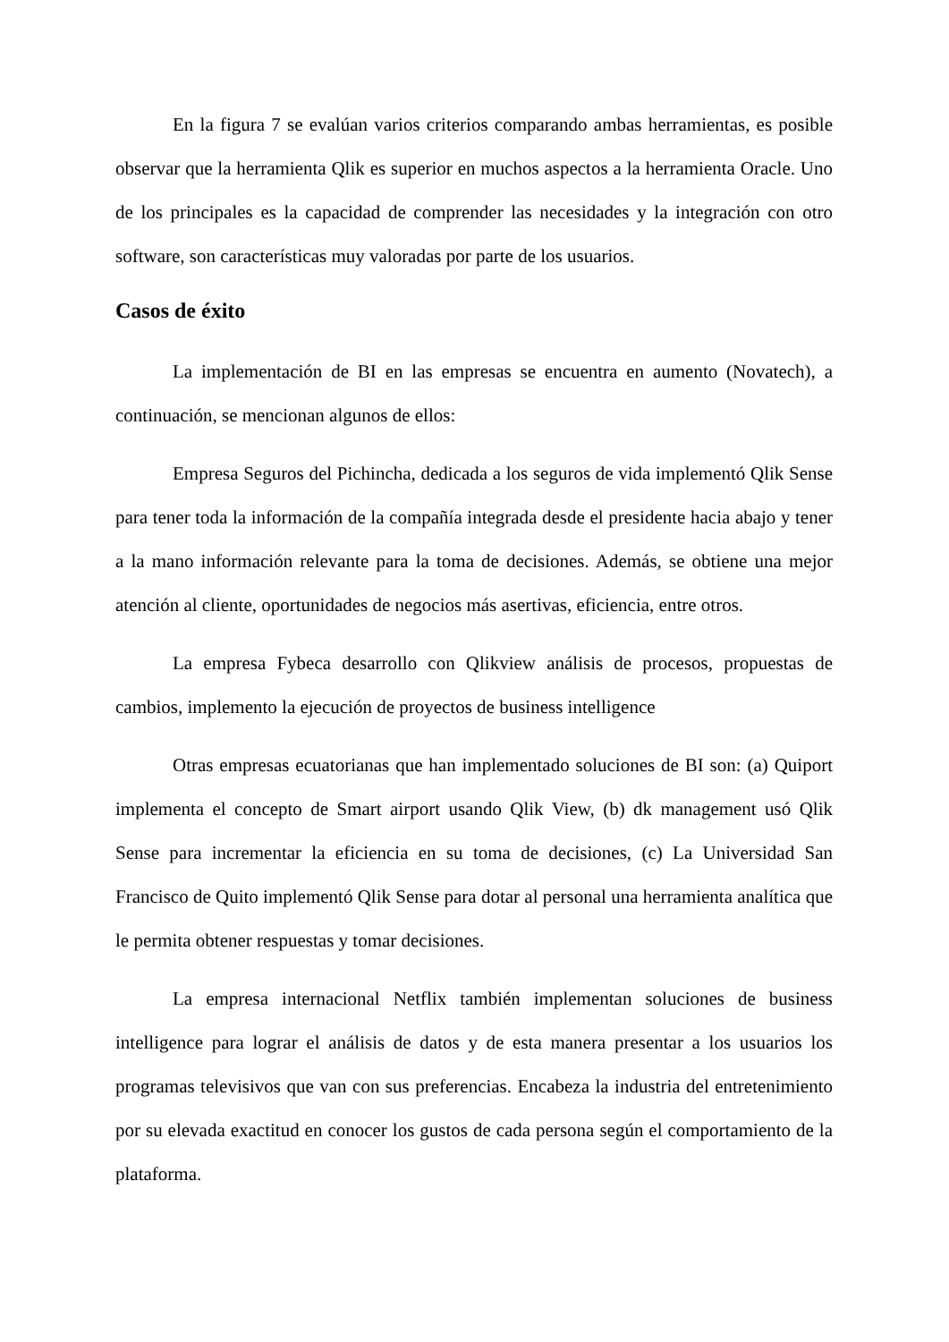En la figura 7 se evalúan varios criterios comparando ambas herramientas, es posible observar que la herramienta Qlik es superior en muchos aspectos a la herramienta Oracle. Uno de los principales es la capacidad de comprender las necesidades y la integración con otro software, son características muy valoradas por parte de los usuarios.
Casos de éxito
La implementación de BI en las empresas se encuentra en aumento (Novatech), a continuación, se mencionan algunos de ellos:
Empresa Seguros del Pichincha, dedicada a los seguros de vida implementó Qlik Sense para tener toda la información de la compañía integrada desde el presidente hacia abajo y tener a la mano información relevante para la toma de decisiones. Además, se obtiene una mejor atención al cliente, oportunidades de negocios más asertivas, eficiencia, entre otros.
La empresa Fybeca desarrollo con Qlikview análisis de procesos, propuestas de cambios, implemento la ejecución de proyectos de business intelligence
Otras empresas ecuatorianas que han implementado soluciones de BI son: (a) Quiport implementa el concepto de Smart airport usando Qlik View, (b) dk management usó Qlik Sense para incrementar la eficiencia en su toma de decisiones, (c) La Universidad San Francisco de Quito implementó Qlik Sense para dotar al personal una herramienta analítica que le permita obtener respuestas y tomar decisiones.
La empresa internacional Netflix también implementan soluciones de business intelligence para lograr el análisis de datos y de esta manera presentar a los usuarios los programas televisivos que van con sus preferencias. Encabeza la industria del entretenimiento por su elevada exactitud en conocer los gustos de cada persona según el comportamiento de la plataforma.